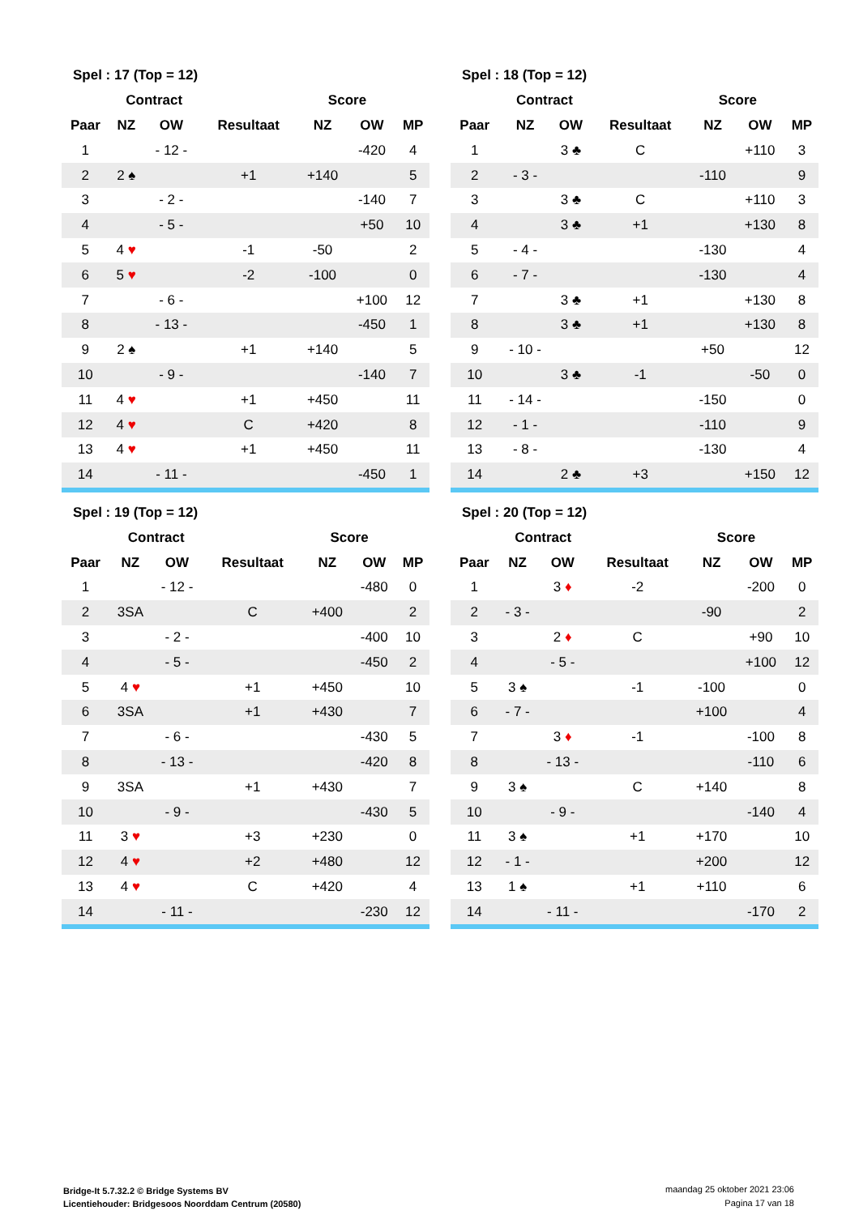| Spel : 17 (Top = 12) | | | | | | |
| --- | --- | --- | --- | --- | --- | --- |
| | Contract | | | Score | | |
| Paar | NZ | OW | Resultaat | NZ | OW | MP |
| 1 | | - 12 - | | | -420 | 4 |
| 2 | 2 ♠ | | +1 | +140 | | 5 |
| 3 | | - 2 - | | | -140 | 7 |
| 4 | | - 5 - | | | +50 | 10 |
| 5 | 4 ♥ | | -1 | -50 | | 2 |
| 6 | 5 ♥ | | -2 | -100 | | 0 |
| 7 | | - 6 - | | | +100 | 12 |
| 8 | | - 13 - | | | -450 | 1 |
| 9 | 2 ♠ | | +1 | +140 | | 5 |
| 10 | | - 9 - | | | -140 | 7 |
| 11 | 4 ♥ | | +1 | +450 | | 11 |
| 12 | 4 ♥ | | C | +420 | | 8 |
| 13 | 4 ♥ | | +1 | +450 | | 11 |
| 14 | | - 11 - | | | -450 | 1 |
| Spel : 18 (Top = 12) | | | | | | |
| --- | --- | --- | --- | --- | --- | --- |
| | Contract | | | Score | | |
| Paar | NZ | OW | Resultaat | NZ | OW | MP |
| 1 | | 3 ♣ | C | | +110 | 3 |
| 2 | - 3 - | | | -110 | | 9 |
| 3 | | 3 ♣ | C | | +110 | 3 |
| 4 | | 3 ♣ | +1 | | +130 | 8 |
| 5 | - 4 - | | | -130 | | 4 |
| 6 | - 7 - | | | -130 | | 4 |
| 7 | | 3 ♣ | +1 | | +130 | 8 |
| 8 | | 3 ♣ | +1 | | +130 | 8 |
| 9 | - 10 - | | | +50 | | 12 |
| 10 | | 3 ♣ | -1 | | -50 | 0 |
| 11 | - 14 - | | | -150 | | 0 |
| 12 | - 1 - | | | -110 | | 9 |
| 13 | - 8 - | | | -130 | | 4 |
| 14 | | 2 ♣ | +3 | | +150 | 12 |
| Spel : 19 (Top = 12) | | | | | | |
| --- | --- | --- | --- | --- | --- | --- |
| | Contract | | | Score | | |
| Paar | NZ | OW | Resultaat | NZ | OW | MP |
| 1 | | - 12 - | | | -480 | 0 |
| 2 | 3SA | | C | +400 | | 2 |
| 3 | | - 2 - | | | -400 | 10 |
| 4 | | - 5 - | | | -450 | 2 |
| 5 | 4 ♥ | | +1 | +450 | | 10 |
| 6 | 3SA | | +1 | +430 | | 7 |
| 7 | | - 6 - | | | -430 | 5 |
| 8 | | - 13 - | | | -420 | 8 |
| 9 | 3SA | | +1 | +430 | | 7 |
| 10 | | - 9 - | | | -430 | 5 |
| 11 | 3 ♥ | | +3 | +230 | | 0 |
| 12 | 4 ♥ | | +2 | +480 | | 12 |
| 13 | 4 ♥ | | C | +420 | | 4 |
| 14 | | - 11 - | | | -230 | 12 |
| Spel : 20 (Top = 12) | | | | | | |
| --- | --- | --- | --- | --- | --- | --- |
| | Contract | | | Score | | |
| Paar | NZ | OW | Resultaat | NZ | OW | MP |
| 1 | | 3 ♦ | -2 | | -200 | 0 |
| 2 | - 3 - | | | -90 | | 2 |
| 3 | | 2 ♦ | C | | +90 | 10 |
| 4 | | - 5 - | | | +100 | 12 |
| 5 | 3 ♠ | | -1 | -100 | | 0 |
| 6 | - 7 - | | | +100 | | 4 |
| 7 | | 3 ♦ | -1 | | -100 | 8 |
| 8 | | - 13 - | | | -110 | 6 |
| 9 | 3 ♠ | | C | +140 | | 8 |
| 10 | | - 9 - | | | -140 | 4 |
| 11 | 3 ♠ | | +1 | +170 | | 10 |
| 12 | - 1 - | | | +200 | | 12 |
| 13 | 1 ♠ | | +1 | +110 | | 6 |
| 14 | | - 11 - | | | -170 | 2 |
Bridge-It 5.7.32.2 © Bridge Systems BV
Licentiehouder: Bridgesoos Noorddam Centrum (20580)
maandag 25 oktober 2021 23:06
Pagina 17 van 18